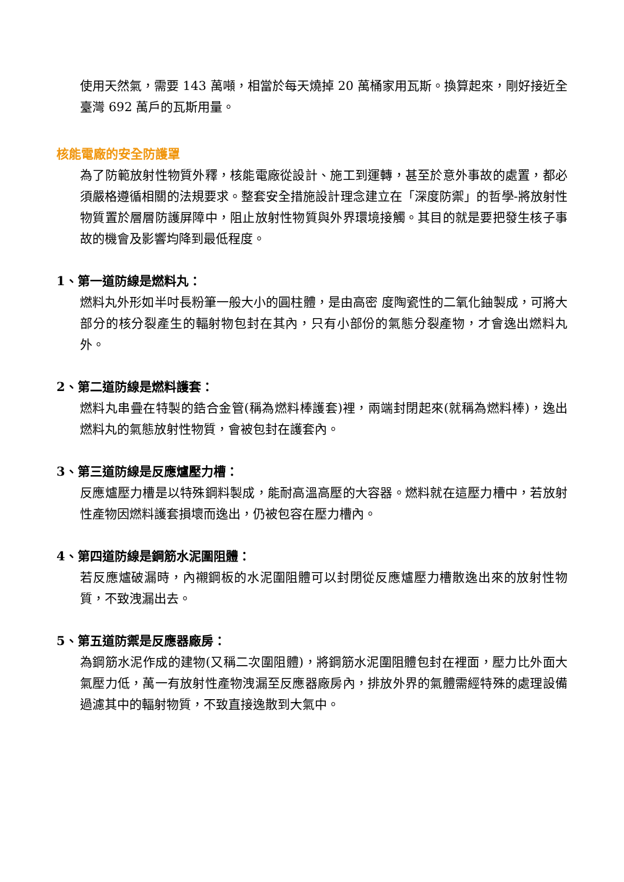使用天然氣，需要 143 萬噸，相當於每天燒掉 20 萬桶家用瓦斯。換算起來，剛好接近全臺灣 692 萬戶的瓦斯用量。
核能電廠的安全防護罩
為了防範放射性物質外釋，核能電廠從設計、施工到運轉，甚至於意外事故的處置，都必須嚴格遵循相關的法規要求。整套安全措施設計理念建立在「深度防禦」的哲學-將放射性物質置於層層防護屏障中，阻止放射性物質與外界環境接觸。其目的就是要把發生核子事故的機會及影響均降到最低程度。
1、第一道防線是燃料丸：
燃料丸外形如半吋長粉筆一般大小的圓柱體，是由高密 度陶瓷性的二氧化鈾製成，可將大部分的核分裂產生的輻射物包封在其內，只有小部份的氣態分裂產物，才會逸出燃料丸外。
2、第二道防線是燃料護套：
燃料丸串疊在特製的鋯合金管(稱為燃料棒護套)裡，兩端封閉起來(就稱為燃料棒)，逸出燃料丸的氣態放射性物質，會被包封在護套內。
3、第三道防線是反應爐壓力槽：
反應爐壓力槽是以特殊鋼料製成，能耐高溫高壓的大容器。燃料就在這壓力槽中，若放射性產物因燃料護套損壞而逸出，仍被包容在壓力槽內。
4、第四道防線是鋼筋水泥圍阻體：
若反應爐破漏時，內襯鋼板的水泥圍阻體可以封閉從反應爐壓力槽散逸出來的放射性物質，不致洩漏出去。
5、第五道防禦是反應器廠房：
為鋼筋水泥作成的建物(又稱二次圍阻體)，將鋼筋水泥圍阻體包封在裡面，壓力比外面大氣壓力低，萬一有放射性產物洩漏至反應器廠房內，排放外界的氣體需經特殊的處理設備過濾其中的輻射物質，不致直接逸散到大氣中。